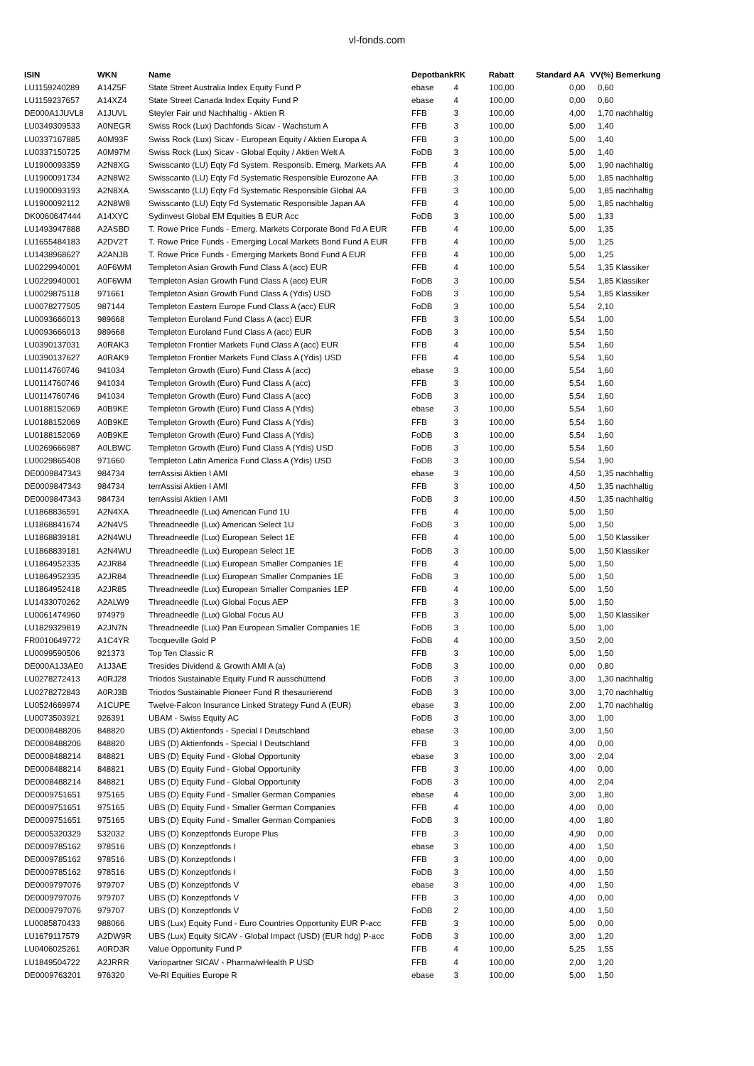vl-fonds.com
| ISIN | WKN | Name | Depotbank | RK | Rabatt | Standard AA | VV(%) | Bemerkung |
| --- | --- | --- | --- | --- | --- | --- | --- | --- |
| LU1159240289 | A14Z5F | State Street Australia Index Equity Fund P | ebase | 4 | 100,00 | 0,00 | 0,60 | |
| LU1159237657 | A14XZ4 | State Street Canada Index Equity Fund P | ebase | 4 | 100,00 | 0,00 | 0,60 | |
| DE000A1JUVL8 | A1JUVL | Steyler Fair und Nachhaltig - Aktien R | FFB | 3 | 100,00 | 4,00 | 1,70 | nachhaltig |
| LU0349309533 | A0NEGR | Swiss Rock (Lux) Dachfonds Sicav - Wachstum A | FFB | 3 | 100,00 | 5,00 | 1,40 | |
| LU0337167885 | A0M93F | Swiss Rock (Lux) Sicav - European Equity / Aktien Europa A | FFB | 3 | 100,00 | 5,00 | 1,40 | |
| LU0337150725 | A0M97M | Swiss Rock (Lux) Sicav - Global Equity / Aktien Welt A | FoDB | 3 | 100,00 | 5,00 | 1,40 | |
| LU1900093359 | A2N8XG | Swisscanto (LU) Eqty Fd System. Responsib. Emerg. Markets AA | FFB | 4 | 100,00 | 5,00 | 1,90 | nachhaltig |
| LU1900091734 | A2N8W2 | Swisscanto (LU) Eqty Fd Systematic Responsible Eurozone AA | FFB | 3 | 100,00 | 5,00 | 1,85 | nachhaltig |
| LU1900093193 | A2N8XA | Swisscanto (LU) Eqty Fd Systematic Responsible Global AA | FFB | 3 | 100,00 | 5,00 | 1,85 | nachhaltig |
| LU1900092112 | A2N8W8 | Swisscanto (LU) Eqty Fd Systematic Responsible Japan AA | FFB | 4 | 100,00 | 5,00 | 1,85 | nachhaltig |
| DK0060647444 | A14XYC | Sydinvest Global EM Equities B EUR Acc | FoDB | 3 | 100,00 | 5,00 | 1,33 | |
| LU1493947888 | A2ASBD | T. Rowe Price Funds - Emerg. Markets Corporate Bond Fd A EUR | FFB | 4 | 100,00 | 5,00 | 1,35 | |
| LU1655484183 | A2DV2T | T. Rowe Price Funds - Emerging Local Markets Bond Fund A EUR | FFB | 4 | 100,00 | 5,00 | 1,25 | |
| LU1438968627 | A2ANJB | T. Rowe Price Funds - Emerging Markets Bond Fund A EUR | FFB | 4 | 100,00 | 5,00 | 1,25 | |
| LU0229940001 | A0F6WM | Templeton Asian Growth Fund Class A (acc) EUR | FFB | 4 | 100,00 | 5,54 | 1,35 | Klassiker |
| LU0229940001 | A0F6WM | Templeton Asian Growth Fund Class A (acc) EUR | FoDB | 3 | 100,00 | 5,54 | 1,85 | Klassiker |
| LU0029875118 | 971661 | Templeton Asian Growth Fund Class A (Ydis) USD | FoDB | 3 | 100,00 | 5,54 | 1,85 | Klassiker |
| LU0078277505 | 987144 | Templeton Eastern Europe Fund Class A (acc) EUR | FoDB | 3 | 100,00 | 5,54 | 2,10 | |
| LU0093666013 | 989668 | Templeton Euroland Fund Class A (acc) EUR | FFB | 3 | 100,00 | 5,54 | 1,00 | |
| LU0093666013 | 989668 | Templeton Euroland Fund Class A (acc) EUR | FoDB | 3 | 100,00 | 5,54 | 1,50 | |
| LU0390137031 | A0RAK3 | Templeton Frontier Markets Fund Class A (acc) EUR | FFB | 4 | 100,00 | 5,54 | 1,60 | |
| LU0390137627 | A0RAK9 | Templeton Frontier Markets Fund Class A (Ydis) USD | FFB | 4 | 100,00 | 5,54 | 1,60 | |
| LU0114760746 | 941034 | Templeton Growth (Euro) Fund Class A (acc) | ebase | 3 | 100,00 | 5,54 | 1,60 | |
| LU0114760746 | 941034 | Templeton Growth (Euro) Fund Class A (acc) | FFB | 3 | 100,00 | 5,54 | 1,60 | |
| LU0114760746 | 941034 | Templeton Growth (Euro) Fund Class A (acc) | FoDB | 3 | 100,00 | 5,54 | 1,60 | |
| LU0188152069 | A0B9KE | Templeton Growth (Euro) Fund Class A (Ydis) | ebase | 3 | 100,00 | 5,54 | 1,60 | |
| LU0188152069 | A0B9KE | Templeton Growth (Euro) Fund Class A (Ydis) | FFB | 3 | 100,00 | 5,54 | 1,60 | |
| LU0188152069 | A0B9KE | Templeton Growth (Euro) Fund Class A (Ydis) | FoDB | 3 | 100,00 | 5,54 | 1,60 | |
| LU0269666987 | A0LBWC | Templeton Growth (Euro) Fund Class A (Ydis) USD | FoDB | 3 | 100,00 | 5,54 | 1,60 | |
| LU0029865408 | 971660 | Templeton Latin America Fund Class A (Ydis) USD | FoDB | 3 | 100,00 | 5,54 | 1,90 | |
| DE0009847343 | 984734 | terrAssisi Aktien I AMI | ebase | 3 | 100,00 | 4,50 | 1,35 | nachhaltig |
| DE0009847343 | 984734 | terrAssisi Aktien I AMI | FFB | 3 | 100,00 | 4,50 | 1,35 | nachhaltig |
| DE0009847343 | 984734 | terrAssisi Aktien I AMI | FoDB | 3 | 100,00 | 4,50 | 1,35 | nachhaltig |
| LU1868836591 | A2N4XA | Threadneedle (Lux) American Fund 1U | FFB | 4 | 100,00 | 5,00 | 1,50 | |
| LU1868841674 | A2N4V5 | Threadneedle (Lux) American Select 1U | FoDB | 3 | 100,00 | 5,00 | 1,50 | |
| LU1868839181 | A2N4WU | Threadneedle (Lux) European Select 1E | FFB | 4 | 100,00 | 5,00 | 1,50 | Klassiker |
| LU1868839181 | A2N4WU | Threadneedle (Lux) European Select 1E | FoDB | 3 | 100,00 | 5,00 | 1,50 | Klassiker |
| LU1864952335 | A2JR84 | Threadneedle (Lux) European Smaller Companies 1E | FFB | 4 | 100,00 | 5,00 | 1,50 | |
| LU1864952335 | A2JR84 | Threadneedle (Lux) European Smaller Companies 1E | FoDB | 3 | 100,00 | 5,00 | 1,50 | |
| LU1864952418 | A2JR85 | Threadneedle (Lux) European Smaller Companies 1EP | FFB | 4 | 100,00 | 5,00 | 1,50 | |
| LU1433070262 | A2ALW9 | Threadneedle (Lux) Global Focus AEP | FFB | 3 | 100,00 | 5,00 | 1,50 | |
| LU0061474960 | 974979 | Threadneedle (Lux) Global Focus AU | FFB | 3 | 100,00 | 5,00 | 1,50 | Klassiker |
| LU1829329819 | A2JN7N | Threadneedle (Lux) Pan European Smaller Companies 1E | FoDB | 3 | 100,00 | 5,00 | 1,00 | |
| FR0010649772 | A1C4YR | Tocqueville Gold P | FoDB | 4 | 100,00 | 3,50 | 2,00 | |
| LU0099590506 | 921373 | Top Ten Classic R | FFB | 3 | 100,00 | 5,00 | 1,50 | |
| DE000A1J3AE0 | A1J3AE | Tresides Dividend & Growth AMI A (a) | FoDB | 3 | 100,00 | 0,00 | 0,80 | |
| LU0278272413 | A0RJ28 | Triodos Sustainable Equity Fund R ausschüttend | FoDB | 3 | 100,00 | 3,00 | 1,30 | nachhaltig |
| LU0278272843 | A0RJ3B | Triodos Sustainable Pioneer Fund R thesaurierend | FoDB | 3 | 100,00 | 3,00 | 1,70 | nachhaltig |
| LU0524669974 | A1CUPE | Twelve-Falcon Insurance Linked Strategy Fund A (EUR) | ebase | 3 | 100,00 | 2,00 | 1,70 | nachhaltig |
| LU0073503921 | 926391 | UBAM - Swiss Equity AC | FoDB | 3 | 100,00 | 3,00 | 1,00 | |
| DE0008488206 | 848820 | UBS (D) Aktienfonds - Special I Deutschland | ebase | 3 | 100,00 | 3,00 | 1,50 | |
| DE0008488206 | 848820 | UBS (D) Aktienfonds - Special I Deutschland | FFB | 3 | 100,00 | 4,00 | 0,00 | |
| DE0008488214 | 848821 | UBS (D) Equity Fund - Global Opportunity | ebase | 3 | 100,00 | 3,00 | 2,04 | |
| DE0008488214 | 848821 | UBS (D) Equity Fund - Global Opportunity | FFB | 3 | 100,00 | 4,00 | 0,00 | |
| DE0008488214 | 848821 | UBS (D) Equity Fund - Global Opportunity | FoDB | 3 | 100,00 | 4,00 | 2,04 | |
| DE0009751651 | 975165 | UBS (D) Equity Fund - Smaller German Companies | ebase | 4 | 100,00 | 3,00 | 1,80 | |
| DE0009751651 | 975165 | UBS (D) Equity Fund - Smaller German Companies | FFB | 4 | 100,00 | 4,00 | 0,00 | |
| DE0009751651 | 975165 | UBS (D) Equity Fund - Smaller German Companies | FoDB | 3 | 100,00 | 4,00 | 1,80 | |
| DE0005320329 | 532032 | UBS (D) Konzeptfonds Europe Plus | FFB | 3 | 100,00 | 4,90 | 0,00 | |
| DE0009785162 | 978516 | UBS (D) Konzeptfonds I | ebase | 3 | 100,00 | 4,00 | 1,50 | |
| DE0009785162 | 978516 | UBS (D) Konzeptfonds I | FFB | 3 | 100,00 | 4,00 | 0,00 | |
| DE0009785162 | 978516 | UBS (D) Konzeptfonds I | FoDB | 3 | 100,00 | 4,00 | 1,50 | |
| DE0009797076 | 979707 | UBS (D) Konzeptfonds V | ebase | 3 | 100,00 | 4,00 | 1,50 | |
| DE0009797076 | 979707 | UBS (D) Konzeptfonds V | FFB | 3 | 100,00 | 4,00 | 0,00 | |
| DE0009797076 | 979707 | UBS (D) Konzeptfonds V | FoDB | 2 | 100,00 | 4,00 | 1,50 | |
| LU0085870433 | 988066 | UBS (Lux) Equity Fund - Euro Countries Opportunity EUR P-acc | FFB | 3 | 100,00 | 5,00 | 0,00 | |
| LU1679117579 | A2DW9R | UBS (Lux) Equity SICAV - Global Impact (USD) (EUR hdg) P-acc | FoDB | 3 | 100,00 | 3,00 | 1,20 | |
| LU0406025261 | A0RD3R | Value Opportunity Fund P | FFB | 4 | 100,00 | 5,25 | 1,55 | |
| LU1849504722 | A2JRRR | Variopartner SICAV - Pharma/wHealth P USD | FFB | 4 | 100,00 | 2,00 | 1,20 | |
| DE0009763201 | 976320 | Ve-RI Equities Europe R | ebase | 3 | 100,00 | 5,00 | 1,50 | |